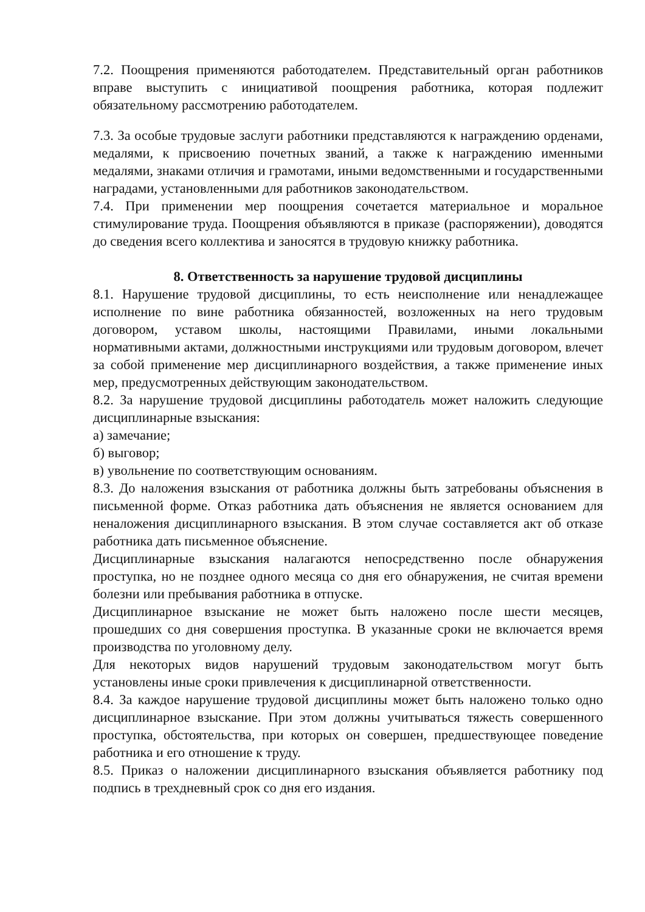7.2. Поощрения применяются работодателем. Представительный орган работников вправе выступить с инициативой поощрения работника, которая подлежит обязательному рассмотрению работодателем.
7.3. За особые трудовые заслуги работники представляются к награждению орденами, медалями, к присвоению почетных званий, а также к награждению именными медалями, знаками отличия и грамотами, иными ведомственными и государственными наградами, установленными для работников законодательством.
7.4. При применении мер поощрения сочетается материальное и моральное стимулирование труда. Поощрения объявляются в приказе (распоряжении), доводятся до сведения всего коллектива и заносятся в трудовую книжку работника.
8. Ответственность за нарушение трудовой дисциплины
8.1. Нарушение трудовой дисциплины, то есть неисполнение или ненадлежащее исполнение по вине работника обязанностей, возложенных на него трудовым договором, уставом школы, настоящими Правилами, иными локальными нормативными актами, должностными инструкциями или трудовым договором, влечет за собой применение мер дисциплинарного воздействия, а также применение иных мер, предусмотренных действующим законодательством.
8.2. За нарушение трудовой дисциплины работодатель может наложить следующие дисциплинарные взыскания:
а) замечание;
б) выговор;
в) увольнение по соответствующим основаниям.
8.3. До наложения взыскания от работника должны быть затребованы объяснения в письменной форме. Отказ работника дать объяснения не является основанием для неналожения дисциплинарного взыскания. В этом случае составляется акт об отказе работника дать письменное объяснение.
Дисциплинарные взыскания налагаются непосредственно после обнаружения проступка, но не позднее одного месяца со дня его обнаружения, не считая времени болезни или пребывания работника в отпуске.
Дисциплинарное взыскание не может быть наложено после шести месяцев, прошедших со дня совершения проступка. В указанные сроки не включается время производства по уголовному делу.
Для некоторых видов нарушений трудовым законодательством могут быть установлены иные сроки привлечения к дисциплинарной ответственности.
8.4. За каждое нарушение трудовой дисциплины может быть наложено только одно дисциплинарное взыскание. При этом должны учитываться тяжесть совершенного проступка, обстоятельства, при которых он совершен, предшествующее поведение работника и его отношение к труду.
8.5. Приказ о наложении дисциплинарного взыскания объявляется работнику под подпись в трехдневный срок со дня его издания.